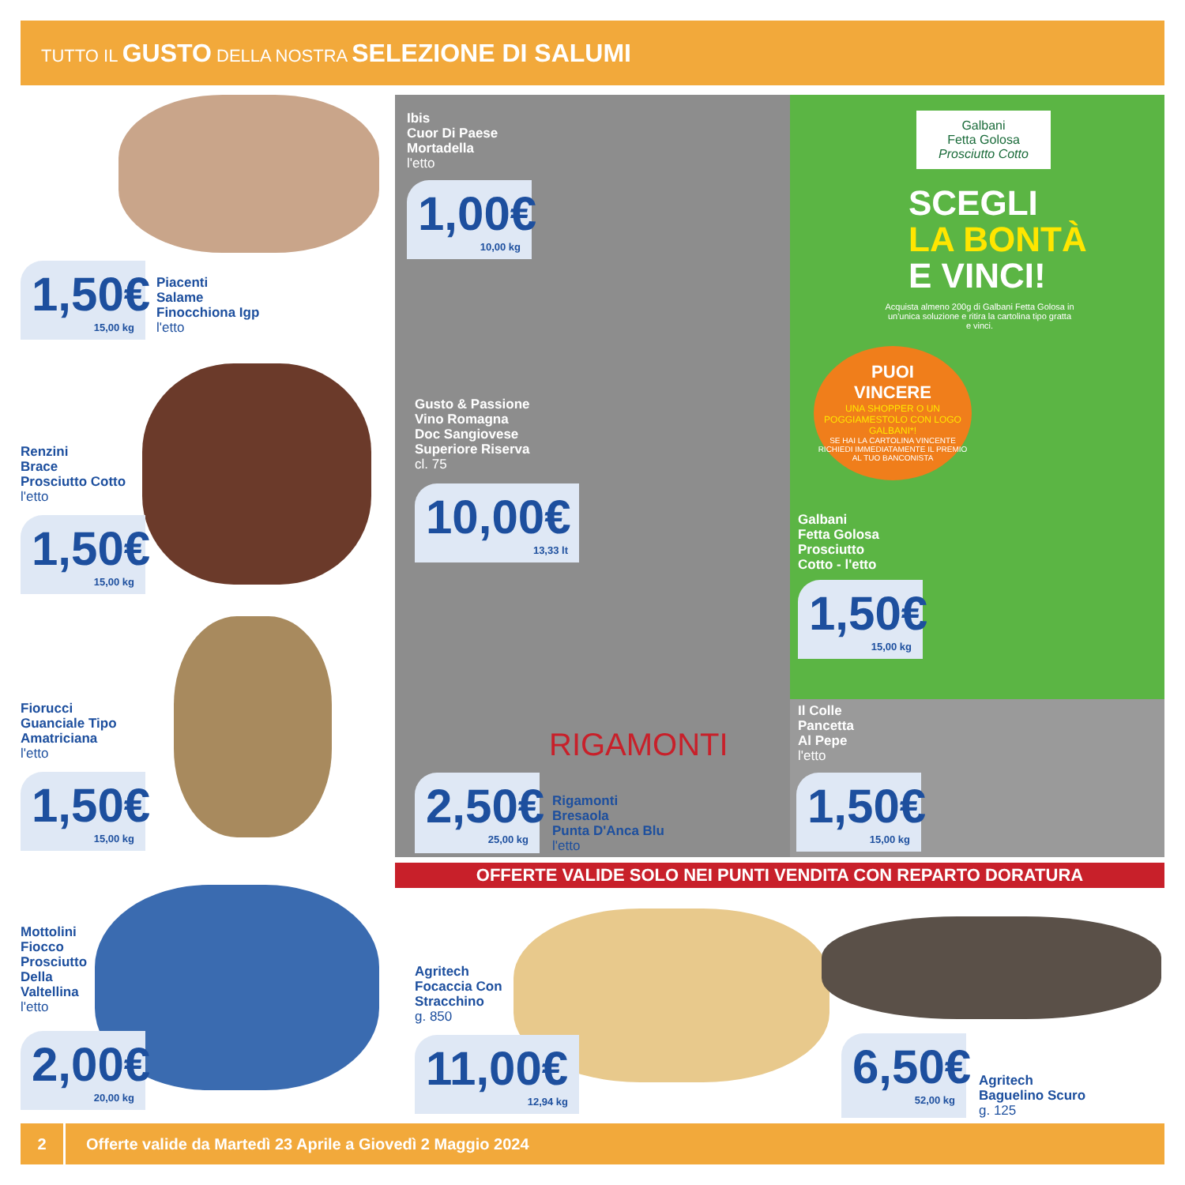TUTTO IL GUSTO DELLA NOSTRA SELEZIONE DI SALUMI
1,50€
15,00 kg
Piacenti
Salame
Finocchiona Igp
l'etto
Renzini
Brace
Prosciutto Cotto
l'etto
1,50€
15,00 kg
Fiorucci
Guanciale Tipo
Amatriciana
l'etto
1,50€
15,00 kg
Mottolini
Fiocco
Prosciutto
Della
Valtellina
l'etto
2,00€
20,00 kg
Ibis
Cuor Di Paese
Mortadella
l'etto
1,00€
10,00 kg
Gusto & Passione
Vino Romagna
Doc Sangiovese
Superiore Riserva
cl. 75
10,00€
13,33 lt
RIGAMONTI
2,50€
25,00 kg
Rigamonti
Bresaola
Punta D'Anca Blu
l'etto
Galbani
Fetta Golosa
Prosciutto Cotto
SCEGLI
LA BONTÀ
E VINCI!
Acquista almeno 200g di Galbani Fetta Golosa in un'unica soluzione e ritira la cartolina tipo gratta e vinci.
PUOI
VINCERE
UNA SHOPPER O UN POGGIAMESTOLO CON LOGO GALBANI*!
SE HAI LA CARTOLINA VINCENTE RICHIEDI IMMEDIATAMENTE IL PREMIO AL TUO BANCONISTA
Galbani
Fetta Golosa
Prosciutto
Cotto - l'etto
1,50€
15,00 kg
Il Colle
Pancetta
Al Pepe
l'etto
1,50€
15,00 kg
OFFERTE VALIDE SOLO NEI PUNTI VENDITA CON REPARTO DORATURA
Agritech
Focaccia Con
Stracchino
g. 850
11,00€
12,94 kg
6,50€
52,00 kg
Agritech
Baguelino Scuro
g. 125
2 Offerte valide da Martedì 23 Aprile a Giovedì 2 Maggio 2024